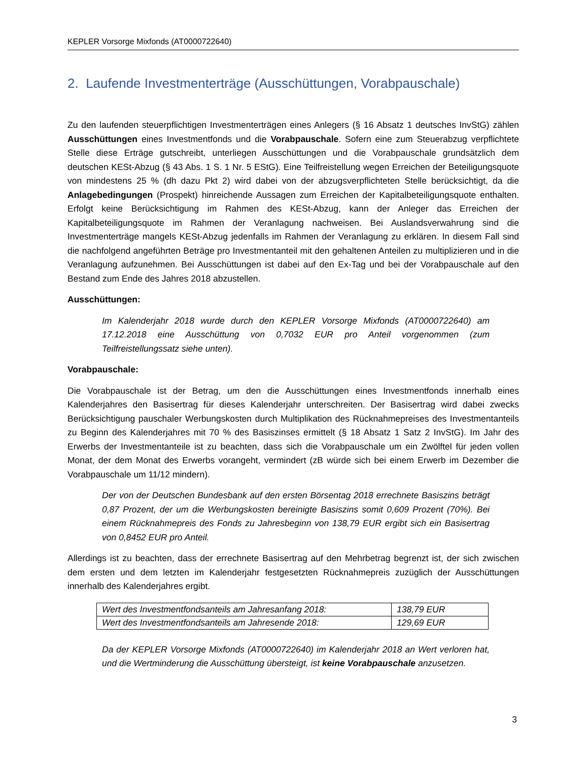KEPLER Vorsorge Mixfonds (AT0000722640)
2. Laufende Investmenterträge (Ausschüttungen, Vorabpauschale)
Zu den laufenden steuerpflichtigen Investmenterträgen eines Anlegers (§ 16 Absatz 1 deutsches InvStG) zählen Ausschüttungen eines Investmentfonds und die Vorabpauschale. Sofern eine zum Steuerabzug verpflichtete Stelle diese Erträge gutschreibt, unterliegen Ausschüttungen und die Vorabpauschale grundsätzlich dem deutschen KESt-Abzug (§ 43 Abs. 1 S. 1 Nr. 5 EStG). Eine Teilfreistellung wegen Erreichen der Beteiligungsquote von mindestens 25 % (dh dazu Pkt 2) wird dabei von der abzugsverpflichteten Stelle berücksichtigt, da die Anlagebedingungen (Prospekt) hinreichende Aussagen zum Erreichen der Kapitalbeteiligungsquote enthalten. Erfolgt keine Berücksichtigung im Rahmen des KESt-Abzug, kann der Anleger das Erreichen der Kapitalbeteiligungsquote im Rahmen der Veranlagung nachweisen. Bei Auslandsverwahrung sind die Investmenterträge mangels KESt-Abzug jedenfalls im Rahmen der Veranlagung zu erklären. In diesem Fall sind die nachfolgend angeführten Beträge pro Investmentanteil mit den gehaltenen Anteilen zu multiplizieren und in die Veranlagung aufzunehmen. Bei Ausschüttungen ist dabei auf den Ex-Tag und bei der Vorabpauschale auf den Bestand zum Ende des Jahres 2018 abzustellen.
Ausschüttungen:
Im Kalenderjahr 2018 wurde durch den KEPLER Vorsorge Mixfonds (AT0000722640) am 17.12.2018 eine Ausschüttung von 0,7032 EUR pro Anteil vorgenommen (zum Teilfreistellungssatz siehe unten).
Vorabpauschale:
Die Vorabpauschale ist der Betrag, um den die Ausschüttungen eines Investmentfonds innerhalb eines Kalenderjahres den Basisertrag für dieses Kalenderjahr unterschreiten. Der Basisertrag wird dabei zwecks Berücksichtigung pauschaler Werbungskosten durch Multiplikation des Rücknahmepreises des Investmentanteils zu Beginn des Kalenderjahres mit 70 % des Basiszinses ermittelt (§ 18 Absatz 1 Satz 2 InvStG). Im Jahr des Erwerbs der Investmentanteile ist zu beachten, dass sich die Vorabpauschale um ein Zwölftel für jeden vollen Monat, der dem Monat des Erwerbs vorangeht, vermindert (zB würde sich bei einem Erwerb im Dezember die Vorabpauschale um 11/12 mindern).
Der von der Deutschen Bundesbank auf den ersten Börsentag 2018 errechnete Basiszins beträgt 0,87 Prozent, der um die Werbungskosten bereinigte Basiszins somit 0,609 Prozent (70%). Bei einem Rücknahmepreis des Fonds zu Jahresbeginn von 138,79 EUR ergibt sich ein Basisertrag von 0,8452 EUR pro Anteil.
Allerdings ist zu beachten, dass der errechnete Basisertrag auf den Mehrbetrag begrenzt ist, der sich zwischen dem ersten und dem letzten im Kalenderjahr festgesetzten Rücknahmepreis zuzüglich der Ausschüttungen innerhalb des Kalenderjahres ergibt.
| Wert des Investmentfondsanteils am Jahresanfang 2018: | 138,79 EUR |
| Wert des Investmentfondsanteils am Jahresende 2018: | 129,69 EUR |
Da der KEPLER Vorsorge Mixfonds (AT0000722640) im Kalenderjahr 2018 an Wert verloren hat, und die Wertminderung die Ausschüttung übersteigt, ist keine Vorabpauschale anzusetzen.
3